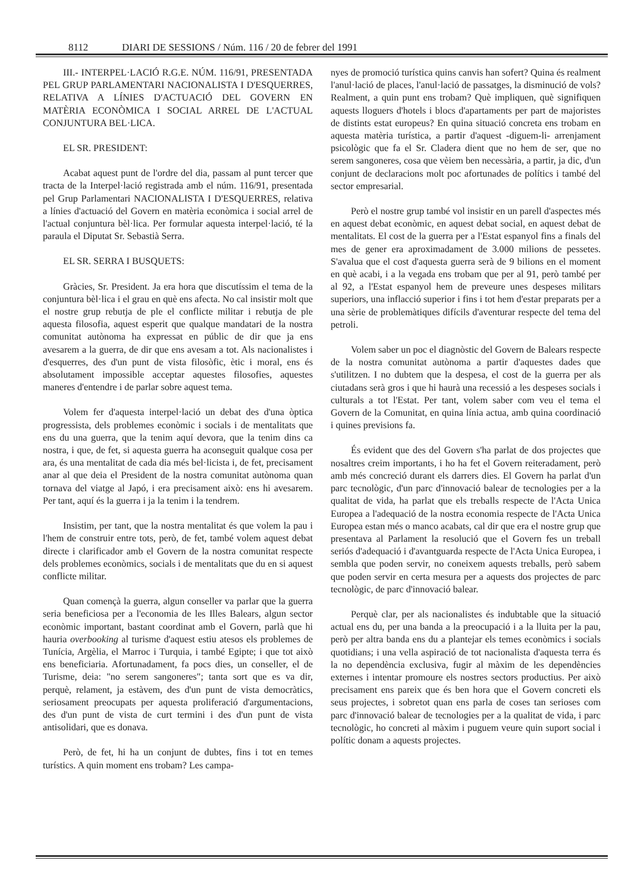8112 DIARI DE SESSIONS / Núm. 116 / 20 de febrer del 1991
III.- INTERPEL·LACIÓ R.G.E. NÚM. 116/91, PRESENTADA PEL GRUP PARLAMENTARI NACIONALISTA I D'ESQUERRES, RELATIVA A LÍNIES D'ACTUACIÓ DEL GOVERN EN MATÈRIA ECONÒMICA I SOCIAL ARREL DE L'ACTUAL CONJUNTURA BEL·LICA.
EL SR. PRESIDENT:
Acabat aquest punt de l'ordre del dia, passam al punt tercer que tracta de la Interpel·lació registrada amb el núm. 116/91, presentada pel Grup Parlamentari NACIONALISTA I D'ESQUERRES, relativa a línies d'actuació del Govern en matèria econòmica i social arrel de l'actual conjuntura bèl·lica. Per formular aquesta interpel·lació, té la paraula el Diputat Sr. Sebastià Serra.
EL SR. SERRA I BUSQUETS:
Gràcies, Sr. President. Ja era hora que discutíssim el tema de la conjuntura bèl·lica i el grau en què ens afecta. No cal insistir molt que el nostre grup rebutja de ple el conflicte militar i rebutja de ple aquesta filosofia, aquest esperit que qualque mandatari de la nostra comunitat autònoma ha expressat en públic de dir que ja ens avesarem a la guerra, de dir que ens avesam a tot. Als nacionalistes i d'esquerres, des d'un punt de vista filosòfic, ètic i moral, ens és absolutament impossible acceptar aquestes filosofies, aquestes maneres d'entendre i de parlar sobre aquest tema.
Volem fer d'aquesta interpel·lació un debat des d'una òptica progressista, dels problemes econòmic i socials i de mentalitats que ens du una guerra, que la tenim aquí devora, que la tenim dins ca nostra, i que, de fet, si aquesta guerra ha aconseguit qualque cosa per ara, és una mentalitat de cada dia més bel·licista i, de fet, precisament anar al que deia el President de la nostra comunitat autònoma quan tornava del viatge al Japó, i era precisament això: ens hi avesarem. Per tant, aquí és la guerra i ja la tenim i la tendrem.
Insistim, per tant, que la nostra mentalitat és que volem la pau i l'hem de construir entre tots, però, de fet, també volem aquest debat directe i clarificador amb el Govern de la nostra comunitat respecte dels problemes econòmics, socials i de mentalitats que du en si aquest conflicte militar.
Quan començà la guerra, algun conseller va parlar que la guerra seria beneficiosa per a l'economia de les Illes Balears, algun sector econòmic important, bastant coordinat amb el Govern, parlà que hi hauria overbooking al turisme d'aquest estiu atesos els problemes de Tunícia, Argèlia, el Marroc i Turquia, i també Egipte; i que tot això ens beneficiaria. Afortunadament, fa pocs dies, un conseller, el de Turisme, deia: "no serem sangoneres"; tanta sort que es va dir, perquè, relament, ja estàvem, des d'un punt de vista democràtics, seriosament preocupats per aquesta proliferació d'argumentacions, des d'un punt de vista de curt termini i des d'un punt de vista antisolidari, que es donava.
Però, de fet, hi ha un conjunt de dubtes, fins i tot en temes turístics. A quin moment ens trobam? Les campa-
nyes de promoció turística quins canvis han sofert? Quina és realment l'anul·lació de places, l'anul·lació de passatges, la disminució de vols? Realment, a quin punt ens trobam? Què impliquen, què signifiquen aquests lloguers d'hotels i blocs d'apartaments per part de majoristes de distints estat europeus? En quina situació concreta ens trobam en aquesta matèria turística, a partir d'aquest -diguem-li- arrenjament psicològic que fa el Sr. Cladera dient que no hem de ser, que no serem sangoneres, cosa que vèiem ben necessària, a partir, ja dic, d'un conjunt de declaracions molt poc afortunades de polítics i també del sector empresarial.
Però el nostre grup també vol insistir en un parell d'aspectes més en aquest debat econòmic, en aquest debat social, en aquest debat de mentalitats. El cost de la guerra per a l'Estat espanyol fins a finals del mes de gener era aproximadament de 3.000 milions de pessetes. S'avalua que el cost d'aquesta guerra serà de 9 bilions en el moment en què acabi, i a la vegada ens trobam que per al 91, però també per al 92, a l'Estat espanyol hem de preveure unes despeses militars superiors, una inflacció superior i fins i tot hem d'estar preparats per a una sèrie de problemàtiques difícils d'aventurar respecte del tema del petroli.
Volem saber un poc el diagnòstic del Govern de Balears respecte de la nostra comunitat autònoma a partir d'aquestes dades que s'utilitzen. I no dubtem que la despesa, el cost de la guerra per als ciutadans serà gros i que hi haurà una recessió a les despeses socials i culturals a tot l'Estat. Per tant, volem saber com veu el tema el Govern de la Comunitat, en quina línia actua, amb quina coordinació i quines previsions fa.
És evident que des del Govern s'ha parlat de dos projectes que nosaltres creim importants, i ho ha fet el Govern reiteradament, però amb més concreció durant els darrers dies. El Govern ha parlat d'un parc tecnològic, d'un parc d'innovació balear de tecnologies per a la qualitat de vida, ha parlat que els treballs respecte de l'Acta Unica Europea a l'adequació de la nostra economia respecte de l'Acta Unica Europea estan més o manco acabats, cal dir que era el nostre grup que presentava al Parlament la resolució que el Govern fes un treball seriós d'adequació i d'avantguarda respecte de l'Acta Unica Europea, i sembla que poden servir, no coneixem aquests treballs, però sabem que poden servir en certa mesura per a aquests dos projectes de parc tecnològic, de parc d'innovació balear.
Perquè clar, per als nacionalistes és indubtable que la situació actual ens du, per una banda a la preocupació i a la lluita per la pau, però per altra banda ens du a plantejar els temes econòmics i socials quotidians; i una vella aspiració de tot nacionalista d'aquesta terra és la no dependència exclusiva, fugir al màxim de les dependències externes i intentar promoure els nostres sectors productius. Per això precisament ens pareix que és ben hora que el Govern concreti els seus projectes, i sobretot quan ens parla de coses tan serioses com parc d'innovació balear de tecnologies per a la qualitat de vida, i parc tecnològic, ho concreti al màxim i puguem veure quin suport social i polític donam a aquests projectes.